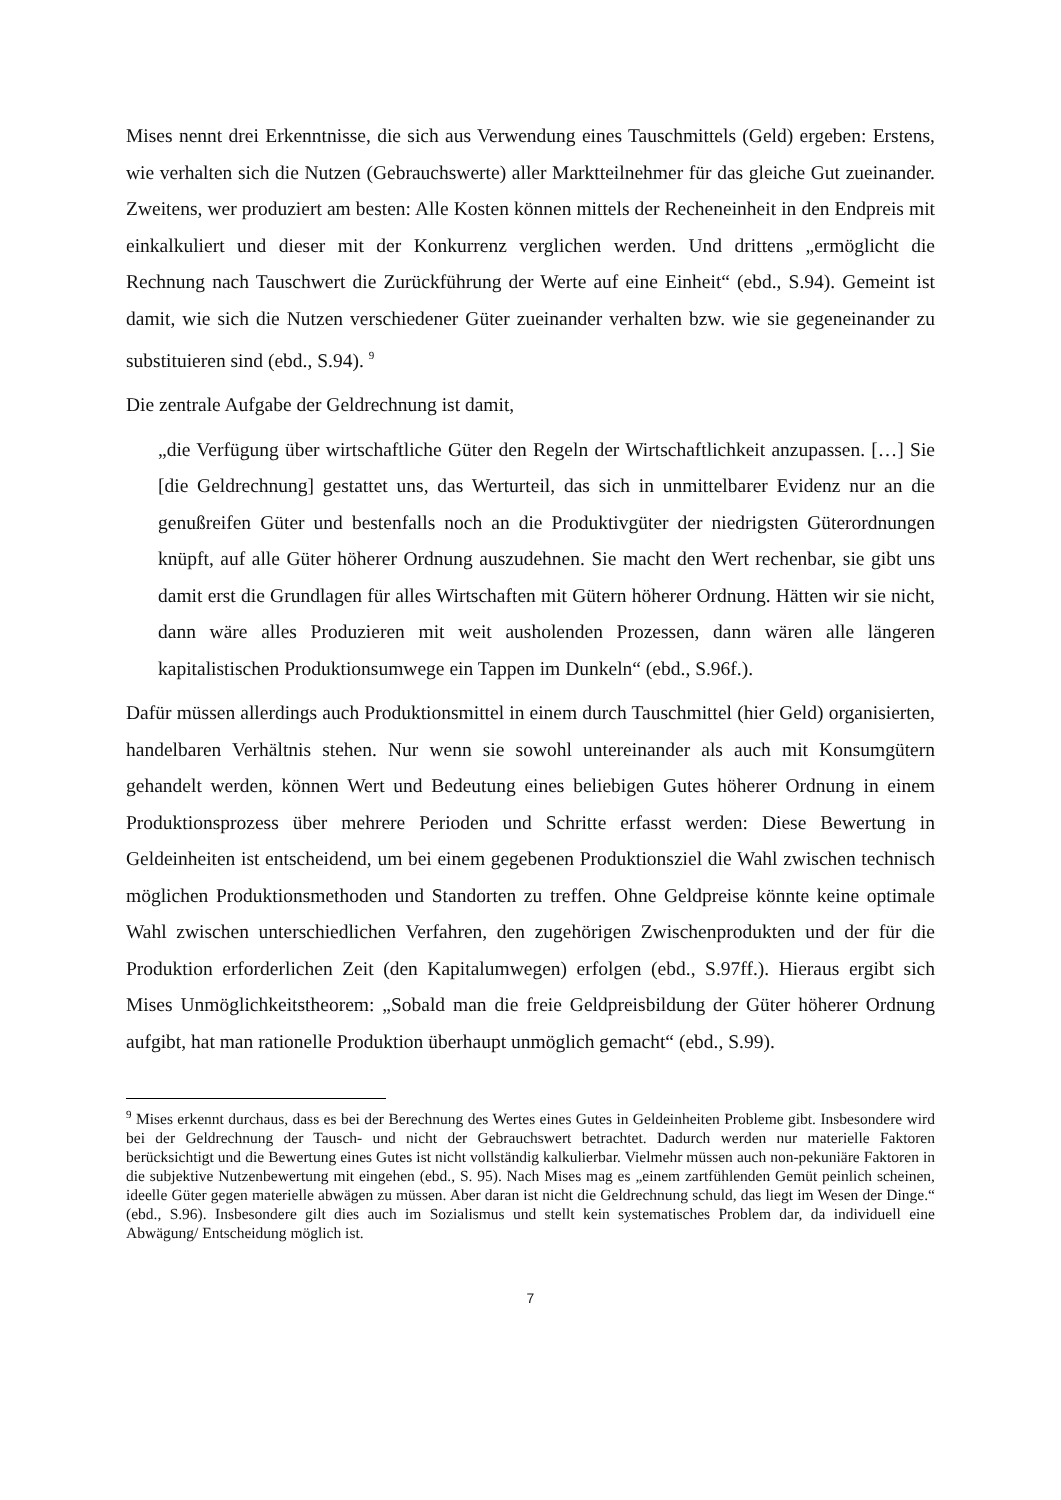Mises nennt drei Erkenntnisse, die sich aus Verwendung eines Tauschmittels (Geld) ergeben: Erstens, wie verhalten sich die Nutzen (Gebrauchswerte) aller Marktteilnehmer für das gleiche Gut zueinander. Zweitens, wer produziert am besten: Alle Kosten können mittels der Recheneinheit in den Endpreis mit einkalkuliert und dieser mit der Konkurrenz verglichen werden. Und drittens „ermöglicht die Rechnung nach Tauschwert die Zurückführung der Werte auf eine Einheit“ (ebd., S.94). Gemeint ist damit, wie sich die Nutzen verschiedener Güter zueinander verhalten bzw. wie sie gegeneinander zu substituieren sind (ebd., S.94). <sup>9</sup>
Die zentrale Aufgabe der Geldrechnung ist damit,
„die Verfügung über wirtschaftliche Güter den Regeln der Wirtschaftlichkeit anzupassen. […] Sie [die Geldrechnung] gestattet uns, das Werturteil, das sich in unmittelbarer Evidenz nur an die genußreifen Güter und bestenfalls noch an die Produktivgüter der niedrigsten Güterordnungen knüpft, auf alle Güter höherer Ordnung auszudehnen. Sie macht den Wert rechenbar, sie gibt uns damit erst die Grundlagen für alles Wirtschaften mit Gütern höherer Ordnung. Hätten wir sie nicht, dann wäre alles Produzieren mit weit ausholenden Prozessen, dann wären alle längeren kapitalistischen Produktionsumwege ein Tappen im Dunkeln“ (ebd., S.96f.).
Dafür müssen allerdings auch Produktionsmittel in einem durch Tauschmittel (hier Geld) organisierten, handelbaren Verhältnis stehen. Nur wenn sie sowohl untereinander als auch mit Konsumgütern gehandelt werden, können Wert und Bedeutung eines beliebigen Gutes höherer Ordnung in einem Produktionsprozess über mehrere Perioden und Schritte erfasst werden: Diese Bewertung in Geldeinheiten ist entscheidend, um bei einem gegebenen Produktionsziel die Wahl zwischen technisch möglichen Produktionsmethoden und Standorten zu treffen. Ohne Geldpreise könnte keine optimale Wahl zwischen unterschiedlichen Verfahren, den zugehörigen Zwischenprodukten und der für die Produktion erforderlichen Zeit (den Kapitalumwegen) erfolgen (ebd., S.97ff.). Hieraus ergibt sich Mises Unmöglichkeitstheorem: „Sobald man die freie Geldpreisbildung der Güter höherer Ordnung aufgibt, hat man rationelle Produktion überhaupt unmöglich gemacht“ (ebd., S.99).
<sup>9</sup> Mises erkennt durchaus, dass es bei der Berechnung des Wertes eines Gutes in Geldeinheiten Probleme gibt. Insbesondere wird bei der Geldrechnung der Tausch- und nicht der Gebrauchswert betrachtet. Dadurch werden nur materielle Faktoren berücksichtigt und die Bewertung eines Gutes ist nicht vollständig kalkulierbar. Vielmehr müssen auch non-pekuniäre Faktoren in die subjektive Nutzenbewertung mit eingehen (ebd., S. 95). Nach Mises mag es „einem zartfühlenden Gemüt peinlich scheinen, ideelle Güter gegen materielle abwägen zu müssen. Aber daran ist nicht die Geldrechnung schuld, das liegt im Wesen der Dinge.“ (ebd., S.96). Insbesondere gilt dies auch im Sozialismus und stellt kein systematisches Problem dar, da individuell eine Abwägung/ Entscheidung möglich ist.
7